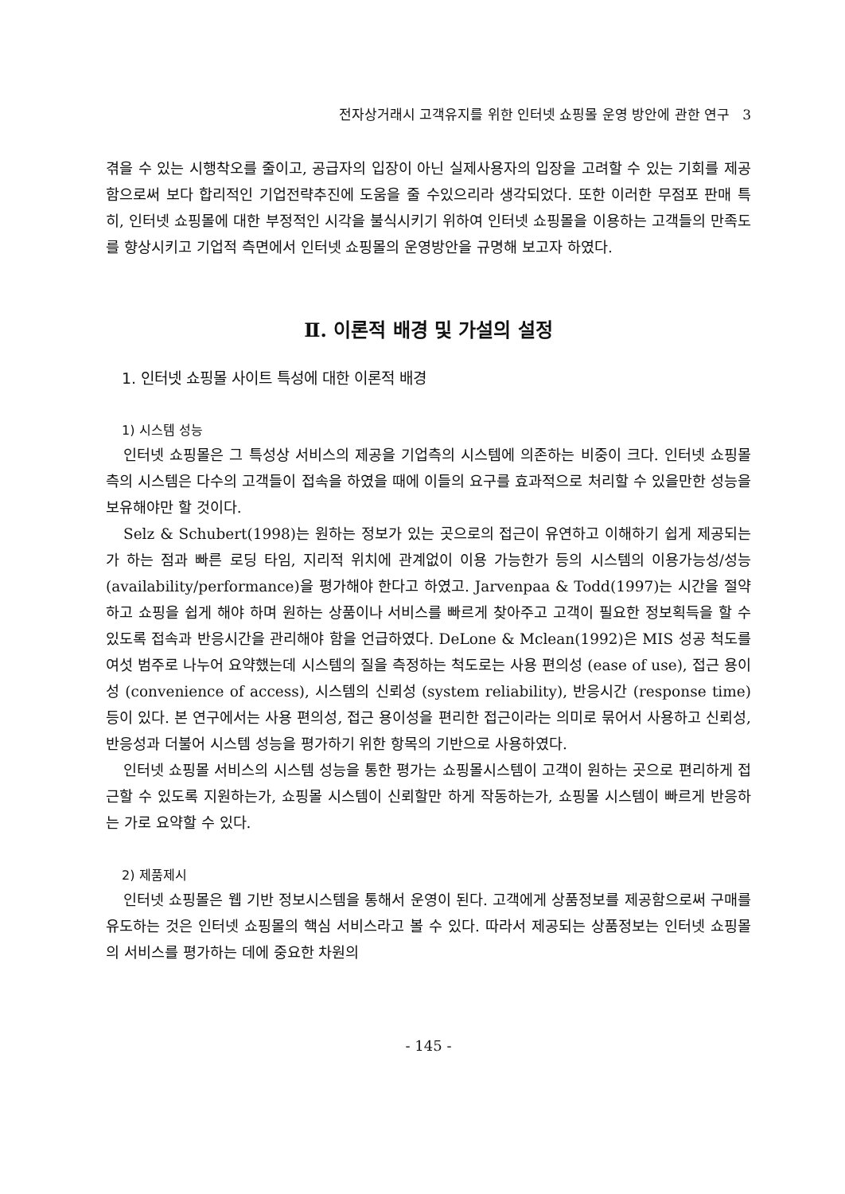전자상거래시 고객유지를 위한 인터넷 쇼핑몰 운영 방안에 관한 연구 3
겪을 수 있는 시행착오를 줄이고, 공급자의 입장이 아닌 실제사용자의 입장을 고려할 수 있는 기회를 제공함으로써 보다 합리적인 기업전략추진에 도움을 줄 수있으리라 생각되었다. 또한 이러한 무점포 판매 특히, 인터넷 쇼핑몰에 대한 부정적인 시각을 불식시키기 위하여 인터넷 쇼핑몰을 이용하는 고객들의 만족도를 향상시키고 기업적 측면에서 인터넷 쇼핑몰의 운영방안을 규명해 보고자 하였다.
Ⅱ. 이론적 배경 및 가설의 설정
1. 인터넷 쇼핑몰 사이트 특성에 대한 이론적 배경
1) 시스템 성능
인터넷 쇼핑몰은 그 특성상 서비스의 제공을 기업측의 시스템에 의존하는 비중이 크다. 인터넷 쇼핑몰측의 시스템은 다수의 고객들이 접속을 하였을 때에 이들의 요구를 효과적으로 처리할 수 있을만한 성능을 보유해야만 할 것이다.
Selz & Schubert(1998)는 원하는 정보가 있는 곳으로의 접근이 유연하고 이해하기 쉽게 제공되는가 하는 점과 빠른 로딩 타임, 지리적 위치에 관계없이 이용 가능한가 등의 시스템의 이용가능성/성능(availability/performance)을 평가해야 한다고 하였고. Jarvenpaa & Todd(1997)는 시간을 절약하고 쇼핑을 쉽게 해야 하며 원하는 상품이나 서비스를 빠르게 찾아주고 고객이 필요한 정보획득을 할 수 있도록 접속과 반응시간을 관리해야 함을 언급하였다. DeLone & Mclean(1992)은 MIS 성공 척도를 여섯 범주로 나누어 요약했는데 시스템의 질을 측정하는 척도로는 사용 편의성 (ease of use), 접근 용이성 (convenience of access), 시스템의 신뢰성 (system reliability), 반응시간 (response time) 등이 있다. 본 연구에서는 사용 편의성, 접근 용이성을 편리한 접근이라는 의미로 묶어서 사용하고 신뢰성, 반응성과 더불어 시스템 성능을 평가하기 위한 항목의 기반으로 사용하였다.
인터넷 쇼핑몰 서비스의 시스템 성능을 통한 평가는 쇼핑몰시스템이 고객이 원하는 곳으로 편리하게 접근할 수 있도록 지원하는가, 쇼핑몰 시스템이 신뢰할만 하게 작동하는가, 쇼핑몰 시스템이 빠르게 반응하는 가로 요약할 수 있다.
2) 제품제시
인터넷 쇼핑몰은 웹 기반 정보시스템을 통해서 운영이 된다. 고객에게 상품정보를 제공함으로써 구매를 유도하는 것은 인터넷 쇼핑몰의 핵심 서비스라고 볼 수 있다. 따라서 제공되는 상품정보는 인터넷 쇼핑몰의 서비스를 평가하는 데에 중요한 차원의
- 145 -